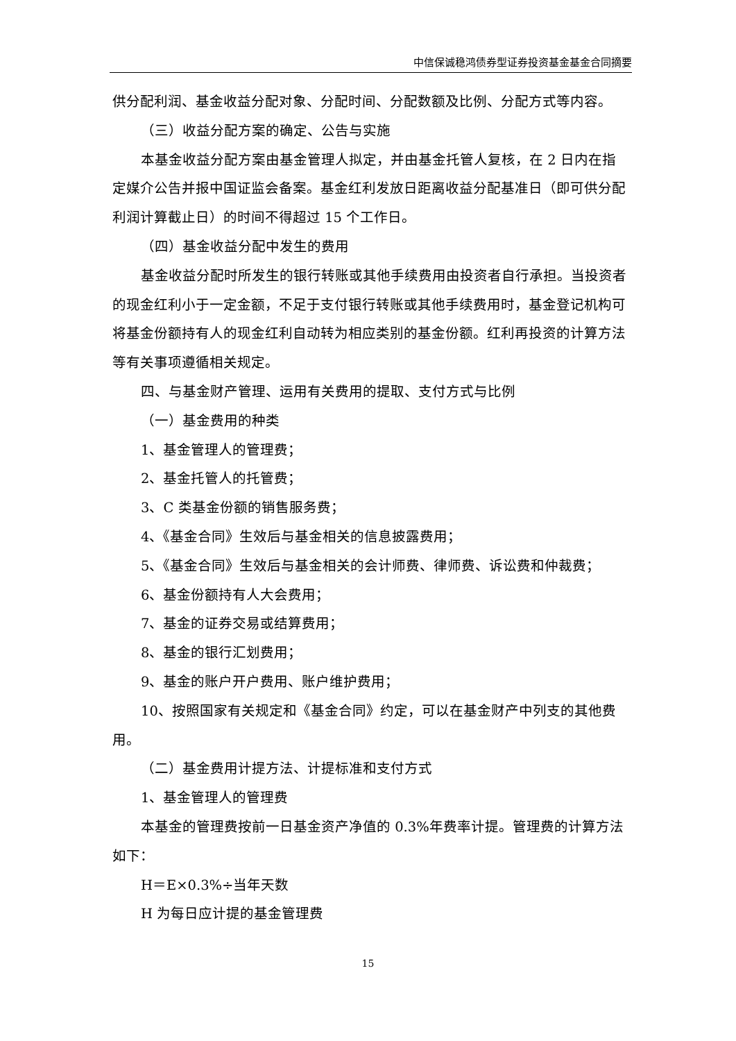中信保诚稳鸿债券型证券投资基金基金合同摘要
供分配利润、基金收益分配对象、分配时间、分配数额及比例、分配方式等内容。
（三）收益分配方案的确定、公告与实施
本基金收益分配方案由基金管理人拟定，并由基金托管人复核，在 2 日内在指定媒介公告并报中国证监会备案。基金红利发放日距离收益分配基准日（即可供分配利润计算截止日）的时间不得超过 15 个工作日。
（四）基金收益分配中发生的费用
基金收益分配时所发生的银行转账或其他手续费用由投资者自行承担。当投资者的现金红利小于一定金额，不足于支付银行转账或其他手续费用时，基金登记机构可将基金份额持有人的现金红利自动转为相应类别的基金份额。红利再投资的计算方法等有关事项遵循相关规定。
四、与基金财产管理、运用有关费用的提取、支付方式与比例
（一）基金费用的种类
1、基金管理人的管理费；
2、基金托管人的托管费；
3、C 类基金份额的销售服务费；
4、《基金合同》生效后与基金相关的信息披露费用；
5、《基金合同》生效后与基金相关的会计师费、律师费、诉讼费和仲裁费；
6、基金份额持有人大会费用；
7、基金的证券交易或结算费用；
8、基金的银行汇划费用；
9、基金的账户开户费用、账户维护费用；
10、按照国家有关规定和《基金合同》约定，可以在基金财产中列支的其他费用。
（二）基金费用计提方法、计提标准和支付方式
1、基金管理人的管理费
本基金的管理费按前一日基金资产净值的 0.3%年费率计提。管理费的计算方法如下：
H＝E×0.3%÷当年天数
H 为每日应计提的基金管理费
15